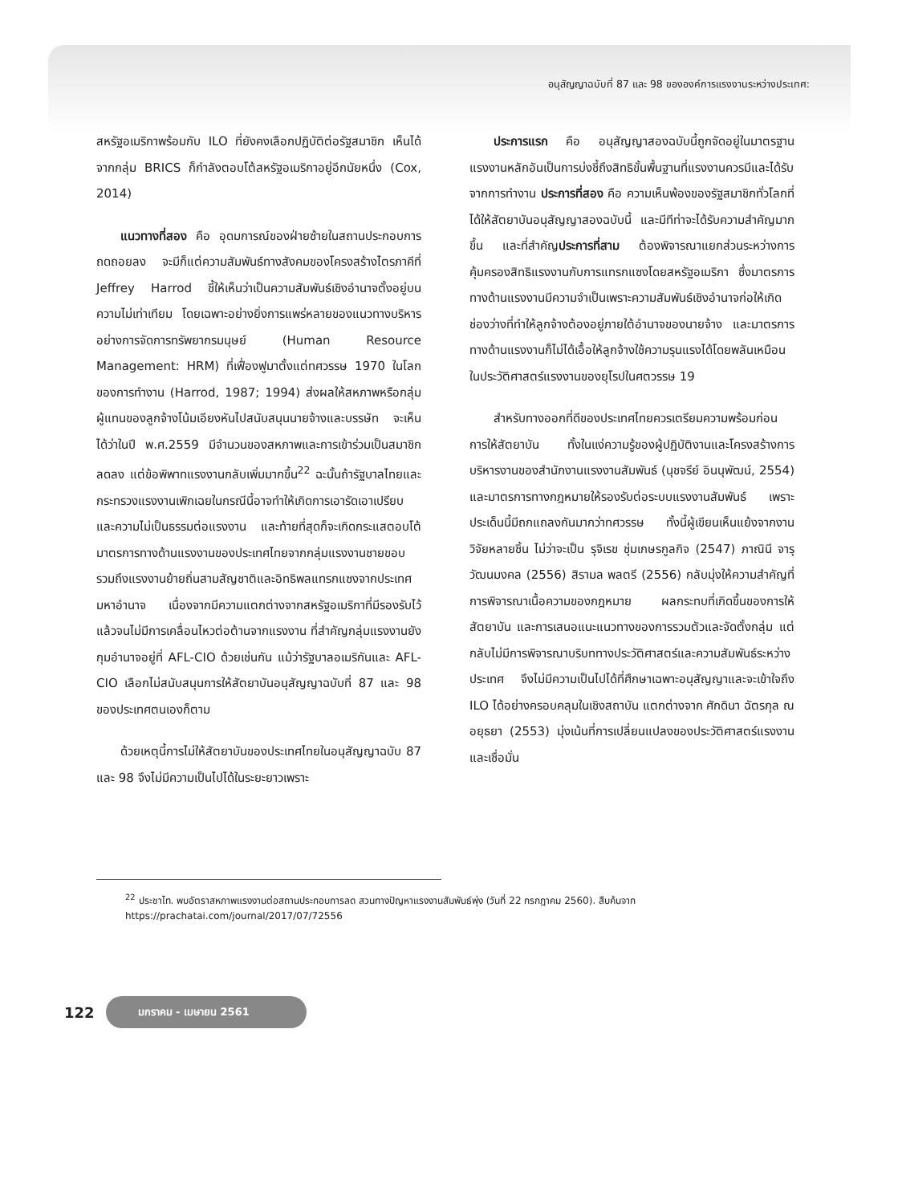อนุสัญญาฉบับที่ 87 และ 98 ขององค์การแรงงานระหว่างประเทศ:
สหรัฐอเมริกาพร้อมกับ ILO ที่ยังคงเลือกปฏิบัติต่อรัฐสมาชิก เห็นได้จากกลุ่ม BRICS ก็กำลังตอบโต้สหรัฐอเมริกาอยู่อีกนัยหนึ่ง (Cox, 2014)
แนวทางที่สอง คือ อุดมการณ์ของฝ่ายซ้ายในสถานประกอบการถดถอยลง จะมีก็แต่ความสัมพันธ์ทางสังคมของโครงสร้างไตรภาคีที่ Jeffrey Harrod ชี้ให้เห็นว่าเป็นความสัมพันธ์เชิงอำนาจตั้งอยู่บนความไม่เท่าเทียม โดยเฉพาะอย่างยิ่งการแพร่หลายของแนวทางบริหารอย่างการจัดการทรัพยากรมนุษย์ (Human Resource Management: HRM) ที่เฟื่องฟูมาตั้งแต่ทศวรรษ 1970 ในโลกของการทำงาน (Harrod, 1987; 1994) ส่งผลให้สหภาพหรือกลุ่มผู้แทนของลูกจ้างโน้มเอียงหันไปสนับสนุนนายจ้างและบรรษัท จะเห็นได้ว่าในปี พ.ศ.2559 มีจำนวนของสหภาพและการเข้าร่วมเป็นสมาชิกลดลง แต่ข้อพิพาทแรงงานกลับเพิ่มมากขึ้น<sup>22</sup> ฉะนั้นถ้ารัฐบาลไทยและกระทรวงแรงงานเพิกเฉยในกรณีนี้อาจทำให้เกิดการเอารัดเอาเปรียบและความไม่เป็นธรรมต่อแรงงาน และท้ายที่สุดก็จะเกิดกระแสตอบโต้มาตรการทางด้านแรงงานของประเทศไทยจากกลุ่มแรงงานชายขอบรวมถึงแรงงานย้ายถิ่นสามสัญชาติและอิทธิพลแทรกแซงจากประเทศมหาอำนาจ เนื่องจากมีความแตกต่างจากสหรัฐอเมริกาที่มีรองรับไว้แล้วจนไม่มีการเคลื่อนไหวต่อต้านจากแรงงาน ที่สำคัญกลุ่มแรงงานยังกุมอำนาจอยู่ที่ AFL-CIO ด้วยเช่นกัน แม้ว่ารัฐบาลอเมริกันและ AFL-CIO เลือกไม่สนับสนุนการให้สัตยาบันอนุสัญญาฉบับที่ 87 และ 98 ของประเทศตนเองก็ตาม
ด้วยเหตุนี้การไม่ให้สัตยาบันของประเทศไทยในอนุสัญญาฉบับ 87 และ 98 จึงไม่มีความเป็นไปได้ในระยะยาวเพราะ
ประการแรก คือ อนุสัญญาสองฉบับนี้ถูกจัดอยู่ในมาตรฐานแรงงานหลักอันเป็นการบ่งชี้ถึงสิทธิขั้นพื้นฐานที่แรงงานควรมีและได้รับจากการทำงาน ประการที่สอง คือ ความเห็นพ้องของรัฐสมาชิกทั่วโลกที่ได้ให้สัตยาบันอนุสัญญาสองฉบับนี้ และมีทีท่าจะได้รับความสำคัญมากขึ้น และที่สำคัญประการที่สาม ต้องพิจารณาแยกส่วนระหว่างการคุ้มครองสิทธิแรงงานกับการแทรกแซงโดยสหรัฐอเมริกา ซึ่งมาตรการทางด้านแรงงานมีความจำเป็นเพราะความสัมพันธ์เชิงอำนาจก่อให้เกิดช่องว่างที่ทำให้ลูกจ้างต้องอยู่ภายใต้อำนาจของนายจ้าง และมาตรการทางด้านแรงงานก็ไม่ได้เอื้อให้ลูกจ้างใช้ความรุนแรงได้โดยพลันเหมือนในประวัติศาสตร์แรงงานของยุโรปในศตวรรษ 19
สำหรับทางออกที่ดีของประเทศไทยควรเตรียมความพร้อมก่อนการให้สัตยาบัน ทั้งในแง่ความรู้ของผู้ปฏิบัติงานและโครงสร้างการบริหารงานของสำนักงานแรงงานสัมพันธ์ (นุชจรีย์ อินนุพัฒน์, 2554) และมาตรการทางกฎหมายให้รองรับต่อระบบแรงงานสัมพันธ์ เพราะประเด็นนี้มีถกแถลงกันมากว่าทศวรรษ ทั้งนี้ผู้เขียนเห็นแย้งจากงานวิจัยหลายชิ้น ไม่ว่าจะเป็น รุจิเรข ชุ่มเกษรกูลกิจ (2547) ภาณินี จารุวัฒนมงคล (2556) สิรามล พลตรี (2556) กลับมุ่งให้ความสำคัญที่การพิจารณาเนื้อความของกฎหมาย ผลกระทบที่เกิดขึ้นของการให้สัตยาบัน และการเสนอแนะแนวทางของการรวมตัวและจัดตั้งกลุ่ม แต่กลับไม่มีการพิจารณาบริบททางประวัติศาสตร์และความสัมพันธ์ระหว่างประเทศ จึงไม่มีความเป็นไปได้ที่ศึกษาเฉพาะอนุสัญญาและจะเข้าใจถึง ILO ได้อย่างครอบคลุมในเชิงสถาบัน แตกต่างจาก ศักดินา ฉัตรกุล ณ อยุธยา (2553) มุ่งเน้นที่การเปลี่ยนแปลงของประวัติศาสตร์แรงงานและเชื่อมั่น
<sup>22</sup> ประชาไท. พบอัตราสหภาพแรงงานต่อสถานประกอบการลด สวนทางปัญหาแรงงานสัมพันธ์พุ่ง (วันที่ 22 กรกฎาคม 2560). สืบค้นจาก https://prachatai.com/journal/2017/07/72556
122 มกราคม - เมษายน 2561